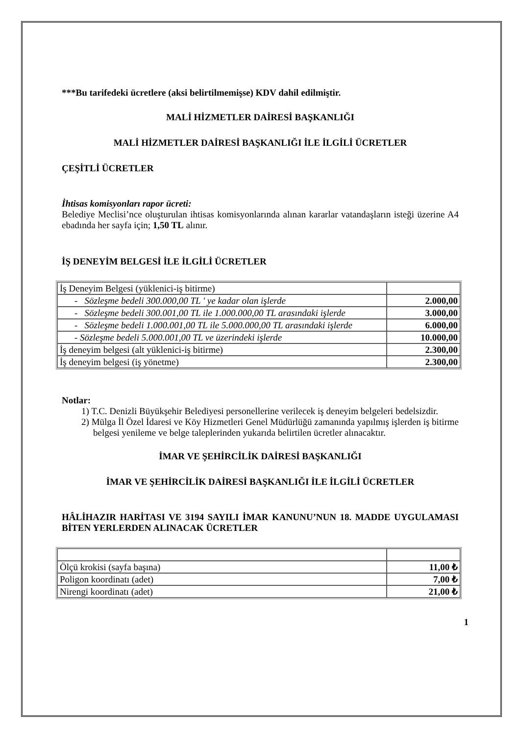***Bu tarifedeki ücretlere (aksi belirtilmemişse) KDV dahil edilmiştir.
MALİ HİZMETLER DAİRESİ BAŞKANLIĞI
MALİ HİZMETLER DAİRESİ BAŞKANLIĞI İLE İLGİLİ ÜCRETLER
ÇEŞİTLİ ÜCRETLER
İhtisas komisyonları rapor ücreti:
Belediye Meclisi’nce oluşturulan ihtisas komisyonlarında alınan kararlar vatandaşların isteği üzerine A4 ebadında her sayfa için; 1,50 TL alınır.
İŞ DENEYİM BELGESİ İLE İLGİLİ ÜCRETLER
| İş Deneyim Belgesi (yüklenici-iş bitirme) | |
| - Sözleşme bedeli 300.000,00 TL ' ye kadar olan işlerde | 2.000,00 |
| - Sözleşme bedeli 300.001,00 TL ile 1.000.000,00 TL arasındaki işlerde | 3.000,00 |
| - Sözleşme bedeli 1.000.001,00 TL ile 5.000.000,00 TL arasındaki işlerde | 6.000,00 |
| - Sözleşme bedeli 5.000.001,00 TL ve üzerindeki işlerde | 10.000,00 |
| İş deneyim belgesi (alt yüklenici-iş bitirme) | 2.300,00 |
| İş deneyim belgesi (iş yönetme) | 2.300,00 |
Notlar:
1) T.C. Denizli Büyükşehir Belediyesi personellerine verilecek iş deneyim belgeleri bedelsizdir.
2) Mülga İl Özel İdaresi ve Köy Hizmetleri Genel Müdürlüğü zamanında yapılmış işlerden iş bitirme belgesi yenileme ve belge taleplerinden yukarıda belirtilen ücretler alınacaktır.
İMAR VE ŞEHİRCİLİK DAİRESİ BAŞKANLIĞI
İMAR VE ŞEHİRCİLİK DAİRESİ BAŞKANLIĞI İLE İLGİLİ ÜCRETLER
HÂLİHAZIR HARİTASI VE 3194 SAYILI İMAR KANUNU’NUN 18. MADDE UYGULAMASI BİTEN YERLERDEN ALINACAK ÜCRETLER
| Ölçü krokisi (sayfa başına) | 11,00 ₺ |
| Poligon koordinatı (adet) | 7,00 ₺ |
| Nirengi koordinatı (adet) | 21,00 ₺ |
1